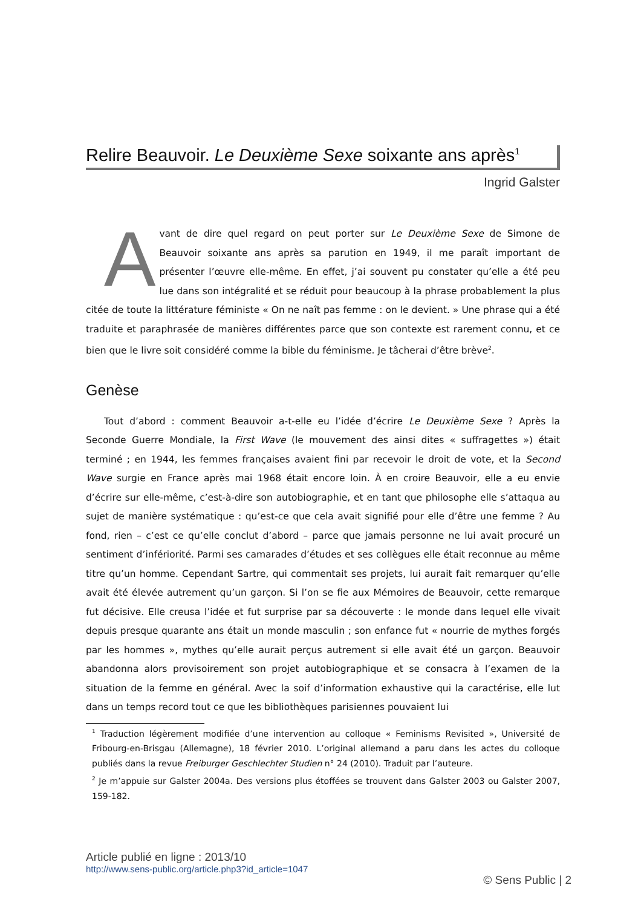Relire Beauvoir. Le Deuxième Sexe soixante ans après<sup>1</sup>
Ingrid Galster
Avant de dire quel regard on peut porter sur Le Deuxième Sexe de Simone de Beauvoir soixante ans après sa parution en 1949, il me paraît important de présenter l’œuvre elle-même. En effet, j’ai souvent pu constater qu’elle a été peu lue dans son intégralité et se réduit pour beaucoup à la phrase probablement la plus citée de toute la littérature féministe « On ne naît pas femme : on le devient. » Une phrase qui a été traduite et paraphrasée de manières différentes parce que son contexte est rarement connu, et ce bien que le livre soit considéré comme la bible du féminisme. Je tâcherai d’être brève<sup>2</sup>.
Genèse
Tout d’abord : comment Beauvoir a-t-elle eu l’idée d’écrire Le Deuxième Sexe ? Après la Seconde Guerre Mondiale, la First Wave (le mouvement des ainsi dites « suffragettes ») était terminé ; en 1944, les femmes françaises avaient fini par recevoir le droit de vote, et la Second Wave surgie en France après mai 1968 était encore loin. À en croire Beauvoir, elle a eu envie d’écrire sur elle-même, c’est-à-dire son autobiographie, et en tant que philosophe elle s’attaqua au sujet de manière systématique : qu’est-ce que cela avait signifié pour elle d’être une femme ? Au fond, rien – c’est ce qu’elle conclut d’abord – parce que jamais personne ne lui avait procuré un sentiment d’infériorité. Parmi ses camarades d’études et ses collègues elle était reconnue au même titre qu’un homme. Cependant Sartre, qui commentait ses projets, lui aurait fait remarquer qu’elle avait été élevée autrement qu’un garçon. Si l’on se fie aux Mémoires de Beauvoir, cette remarque fut décisive. Elle creusa l’idée et fut surprise par sa découverte : le monde dans lequel elle vivait depuis presque quarante ans était un monde masculin ; son enfance fut « nourrie de mythes forgés par les hommes », mythes qu’elle aurait perçus autrement si elle avait été un garçon. Beauvoir abandonna alors provisoirement son projet autobiographique et se consacra à l’examen de la situation de la femme en général. Avec la soif d’information exhaustive qui la caractérise, elle lut dans un temps record tout ce que les bibliothèques parisiennes pouvaient lui
<sup>1</sup> Traduction légèrement modifiée d’une intervention au colloque « Feminisms Revisited », Université de Fribourg-en-Brisgau (Allemagne), 18 février 2010. L’original allemand a paru dans les actes du colloque publiés dans la revue Freiburger Geschlechter Studien n° 24 (2010). Traduit par l’auteure.
<sup>2</sup> Je m’appuie sur Galster 2004a. Des versions plus étoffées se trouvent dans Galster 2003 ou Galster 2007, 159-182.
Article publié en ligne : 2013/10
http://www.sens-public.org/article.php3?id_article=1047
© Sens Public | 2